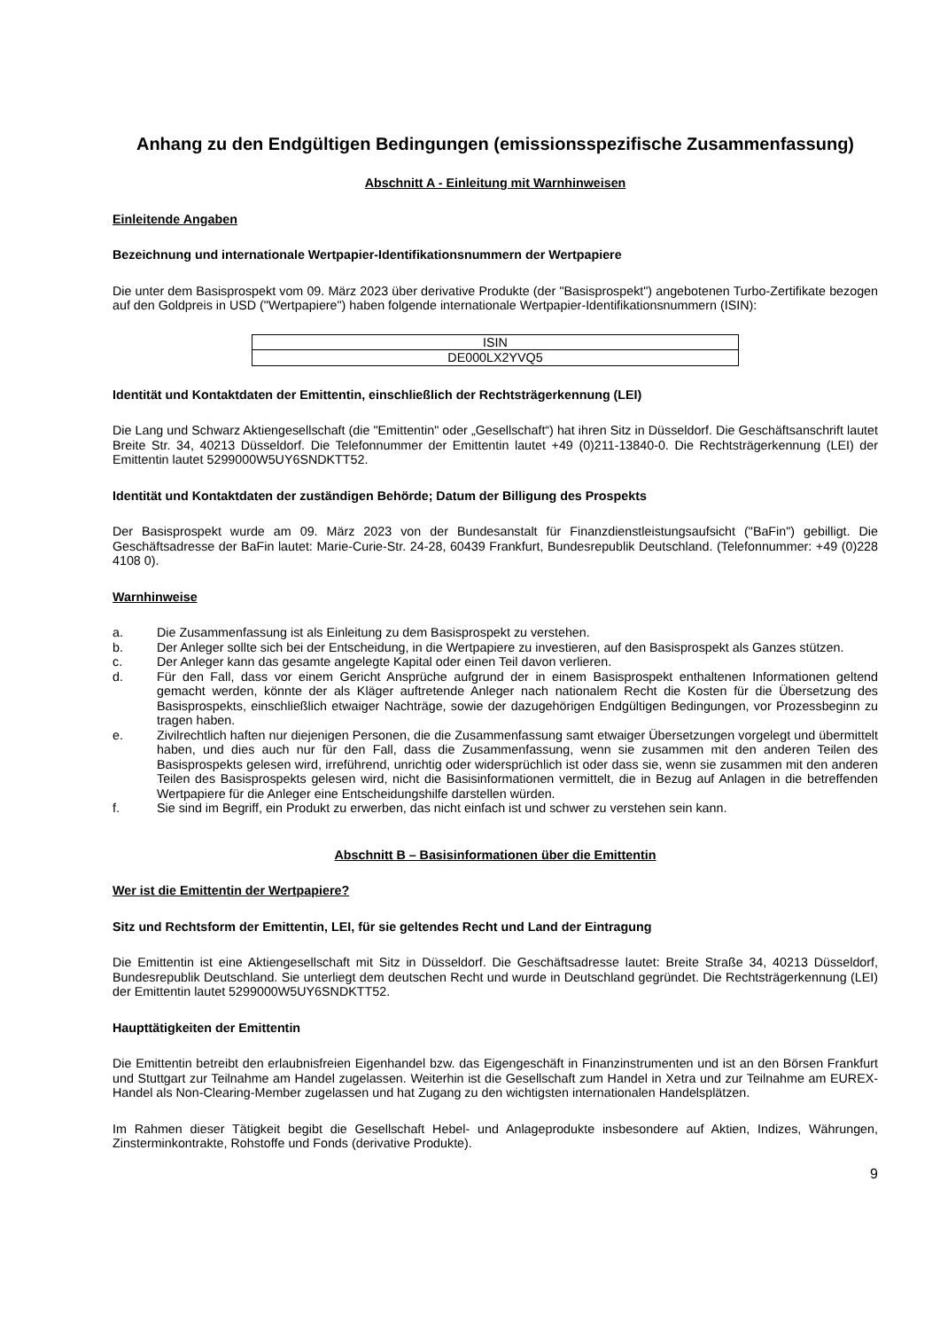Anhang zu den Endgültigen Bedingungen (emissionsspezifische Zusammenfassung)
Abschnitt A - Einleitung mit Warnhinweisen
Einleitende Angaben
Bezeichnung und internationale Wertpapier-Identifikationsnummern der Wertpapiere
Die unter dem Basisprospekt vom 09. März 2023 über derivative Produkte (der "Basisprospekt") angebotenen Turbo-Zertifikate bezogen auf den Goldpreis in USD ("Wertpapiere") haben folgende internationale Wertpapier-Identifikationsnummern (ISIN):
| ISIN |
| --- |
| DE000LX2YVQ5 |
Identität und Kontaktdaten der Emittentin, einschließlich der Rechtsträgerkennung (LEI)
Die Lang und Schwarz Aktiengesellschaft (die "Emittentin" oder „Gesellschaft“) hat ihren Sitz in Düsseldorf. Die Geschäftsanschrift lautet Breite Str. 34, 40213 Düsseldorf. Die Telefonnummer der Emittentin lautet +49 (0)211-13840-0. Die Rechtsträgerkennung (LEI) der Emittentin lautet 5299000W5UY6SNDKTT52.
Identität und Kontaktdaten der zuständigen Behörde; Datum der Billigung des Prospekts
Der Basisprospekt wurde am 09. März 2023 von der Bundesanstalt für Finanzdienstleistungsaufsicht ("BaFin") gebilligt. Die Geschäftsadresse der BaFin lautet: Marie-Curie-Str. 24-28, 60439 Frankfurt, Bundesrepublik Deutschland. (Telefonnummer: +49 (0)228 4108 0).
Warnhinweise
a. Die Zusammenfassung ist als Einleitung zu dem Basisprospekt zu verstehen.
b. Der Anleger sollte sich bei der Entscheidung, in die Wertpapiere zu investieren, auf den Basisprospekt als Ganzes stützen.
c. Der Anleger kann das gesamte angelegte Kapital oder einen Teil davon verlieren.
d. Für den Fall, dass vor einem Gericht Ansprüche aufgrund der in einem Basisprospekt enthaltenen Informationen geltend gemacht werden, könnte der als Kläger auftretende Anleger nach nationalem Recht die Kosten für die Übersetzung des Basisprospekts, einschließlich etwaiger Nachträge, sowie der dazugehörigen Endgültigen Bedingungen, vor Prozessbeginn zu tragen haben.
e. Zivilrechtlich haften nur diejenigen Personen, die die Zusammenfassung samt etwaiger Übersetzungen vorgelegt und übermittelt haben, und dies auch nur für den Fall, dass die Zusammenfassung, wenn sie zusammen mit den anderen Teilen des Basisprospekts gelesen wird, irreführend, unrichtig oder widersprüchlich ist oder dass sie, wenn sie zusammen mit den anderen Teilen des Basisprospekts gelesen wird, nicht die Basisinformationen vermittelt, die in Bezug auf Anlagen in die betreffenden Wertpapiere für die Anleger eine Entscheidungshilfe darstellen würden.
f. Sie sind im Begriff, ein Produkt zu erwerben, das nicht einfach ist und schwer zu verstehen sein kann.
Abschnitt B – Basisinformationen über die Emittentin
Wer ist die Emittentin der Wertpapiere?
Sitz und Rechtsform der Emittentin, LEI, für sie geltendes Recht und Land der Eintragung
Die Emittentin ist eine Aktiengesellschaft mit Sitz in Düsseldorf. Die Geschäftsadresse lautet: Breite Straße 34, 40213 Düsseldorf, Bundesrepublik Deutschland. Sie unterliegt dem deutschen Recht und wurde in Deutschland gegründet. Die Rechtsträgerkennung (LEI) der Emittentin lautet 5299000W5UY6SNDKTT52.
Haupttätigkeiten der Emittentin
Die Emittentin betreibt den erlaubnisfreien Eigenhandel bzw. das Eigengeschäft in Finanzinstrumenten und ist an den Börsen Frankfurt und Stuttgart zur Teilnahme am Handel zugelassen. Weiterhin ist die Gesellschaft zum Handel in Xetra und zur Teilnahme am EUREX-Handel als Non-Clearing-Member zugelassen und hat Zugang zu den wichtigsten internationalen Handelsplätzen.
Im Rahmen dieser Tätigkeit begibt die Gesellschaft Hebel- und Anlageprodukte insbesondere auf Aktien, Indizes, Währungen, Zinsterminkontrakte, Rohstoffe und Fonds (derivative Produkte).
9